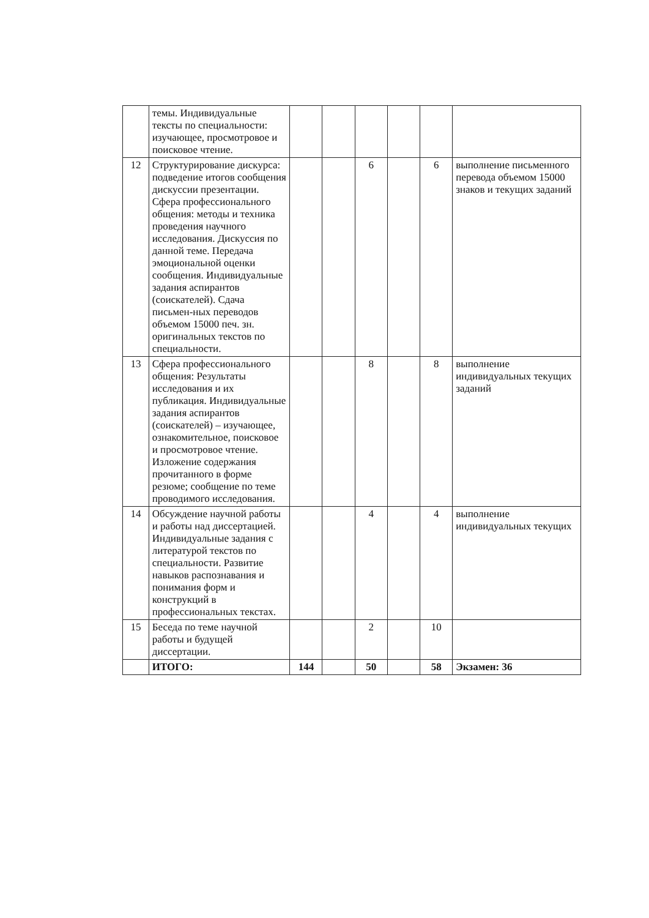| | темы. Индивидуальные тексты по специальности: изучающее, просмотровое и поисковое чтение. | | | | | | |
| 12 | Структурирование дискурса: подведение итогов сообщения дискуссии презентации. Сфера профессионального общения: методы и техника проведения научного исследования. Дискуссия по данной теме. Передача эмоциональной оценки сообщения. Индивидуальные задания аспирантов (соискателей). Сдача письмен-ных переводов объемом 15000 печ. зн. оригинальных текстов по специальности. | | | 6 | | 6 | выполнение письменного перевода объемом 15000 знаков и текущих заданий |
| 13 | Сфера профессионального общения: Результаты исследования и их публикация. Индивидуальные задания аспирантов (соискателей) – изучающее, ознакомительное, поисковое и просмотровое чтение. Изложение содержания прочитанного в форме резюме; сообщение по теме проводимого исследования. | | | 8 | | 8 | выполнение индивидуальных текущих заданий |
| 14 | Обсуждение научной работы и работы над диссертацией. Индивидуальные задания с литературой текстов по специальности. Развитие навыков распознавания и понимания форм и конструкций в профессиональных текстах. | | | 4 | | 4 | выполнение индивидуальных текущих |
| 15 | Беседа по теме научной работы и будущей диссертации. | | | 2 | | 10 | |
| | ИТОГО: | 144 | | 50 | | 58 | Экзамен: 36 |